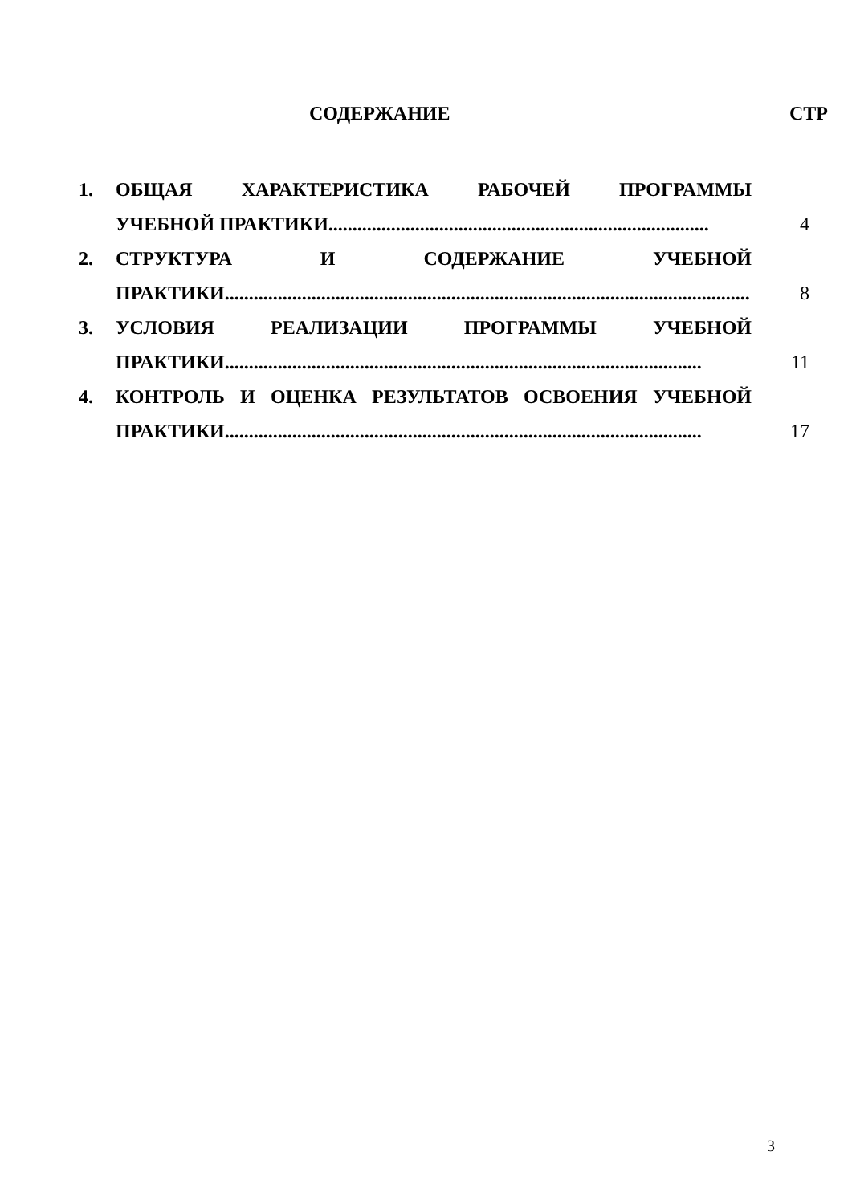СОДЕРЖАНИЕ СТР
1. ОБЩАЯ ХАРАКТЕРИСТИКА РАБОЧЕЙ ПРОГРАММЫ
УЧЕБНОЙ ПРАКТИКИ...............................................................................
4
2. СТРУКТУРА И СОДЕРЖАНИЕ УЧЕБНОЙ
ПРАКТИКИ.............................................................................................................
8
3. УСЛОВИЯ РЕАЛИЗАЦИИ ПРОГРАММЫ УЧЕБНОЙ
ПРАКТИКИ...................................................................................................
11
4. КОНТРОЛЬ И ОЦЕНКА РЕЗУЛЬТАТОВ ОСВОЕНИЯ УЧЕБНОЙ
ПРАКТИКИ...................................................................................................
17
3